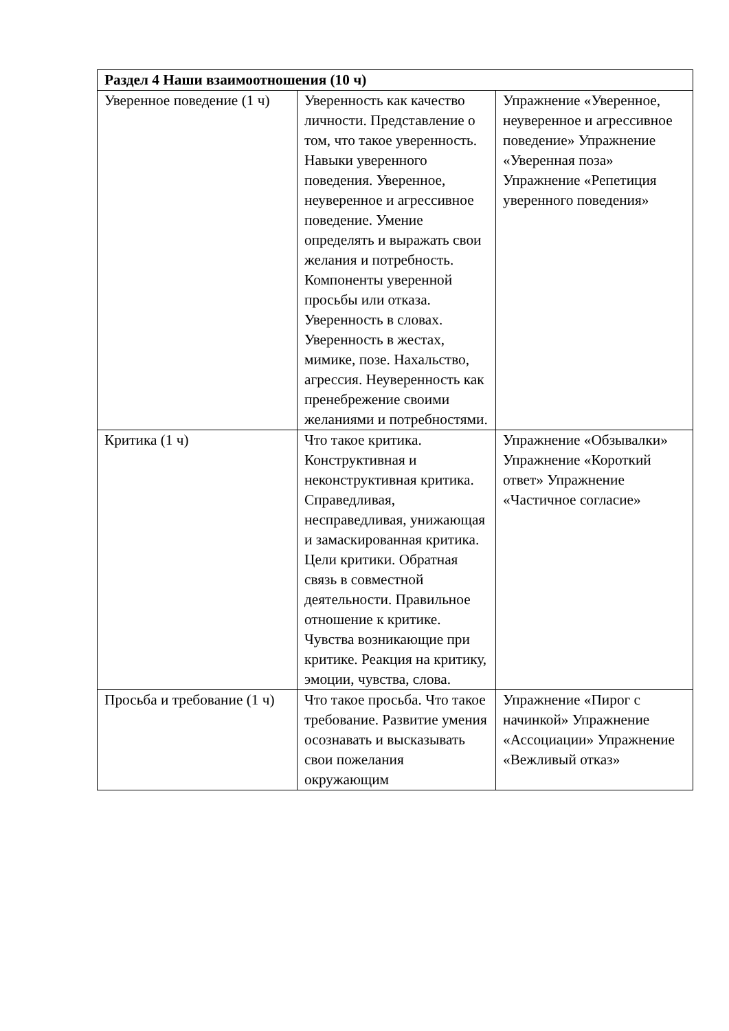| Раздел 4 Наши взаимоотношения (10 ч) | | |
| --- | --- | --- |
| Уверенное поведение (1 ч) | Уверенность как качество личности. Представление о том, что такое уверенность. Навыки уверенного поведения. Уверенное, неуверенное и агрессивное поведение. Умение определять и выражать свои желания и потребность. Компоненты уверенной просьбы или отказа. Уверенность в словах. Уверенность в жестах, мимике, позе. Нахальство, агрессия. Неуверенность как пренебрежение своими желаниями и потребностями. | Упражнение «Уверенное, неуверенное и агрессивное поведение» Упражнение «Уверенная поза» Упражнение «Репетиция уверенного поведения» |
| Критика (1 ч) | Что такое критика. Конструктивная и неконструктивная критика. Справедливая, несправедливая, унижающая и замаскированная критика. Цели критики. Обратная связь в совместной деятельности. Правильное отношение к критике. Чувства возникающие при критике. Реакция на критику, эмоции, чувства, слова. | Упражнение «Обзывалки» Упражнение «Короткий ответ» Упражнение «Частичное согласие» |
| Просьба и требование (1 ч) | Что такое просьба. Что такое требование. Развитие умения осознавать и высказывать свои пожелания окружающим | Упражнение «Пирог с начинкой» Упражнение «Ассоциации» Упражнение «Вежливый отказ» |